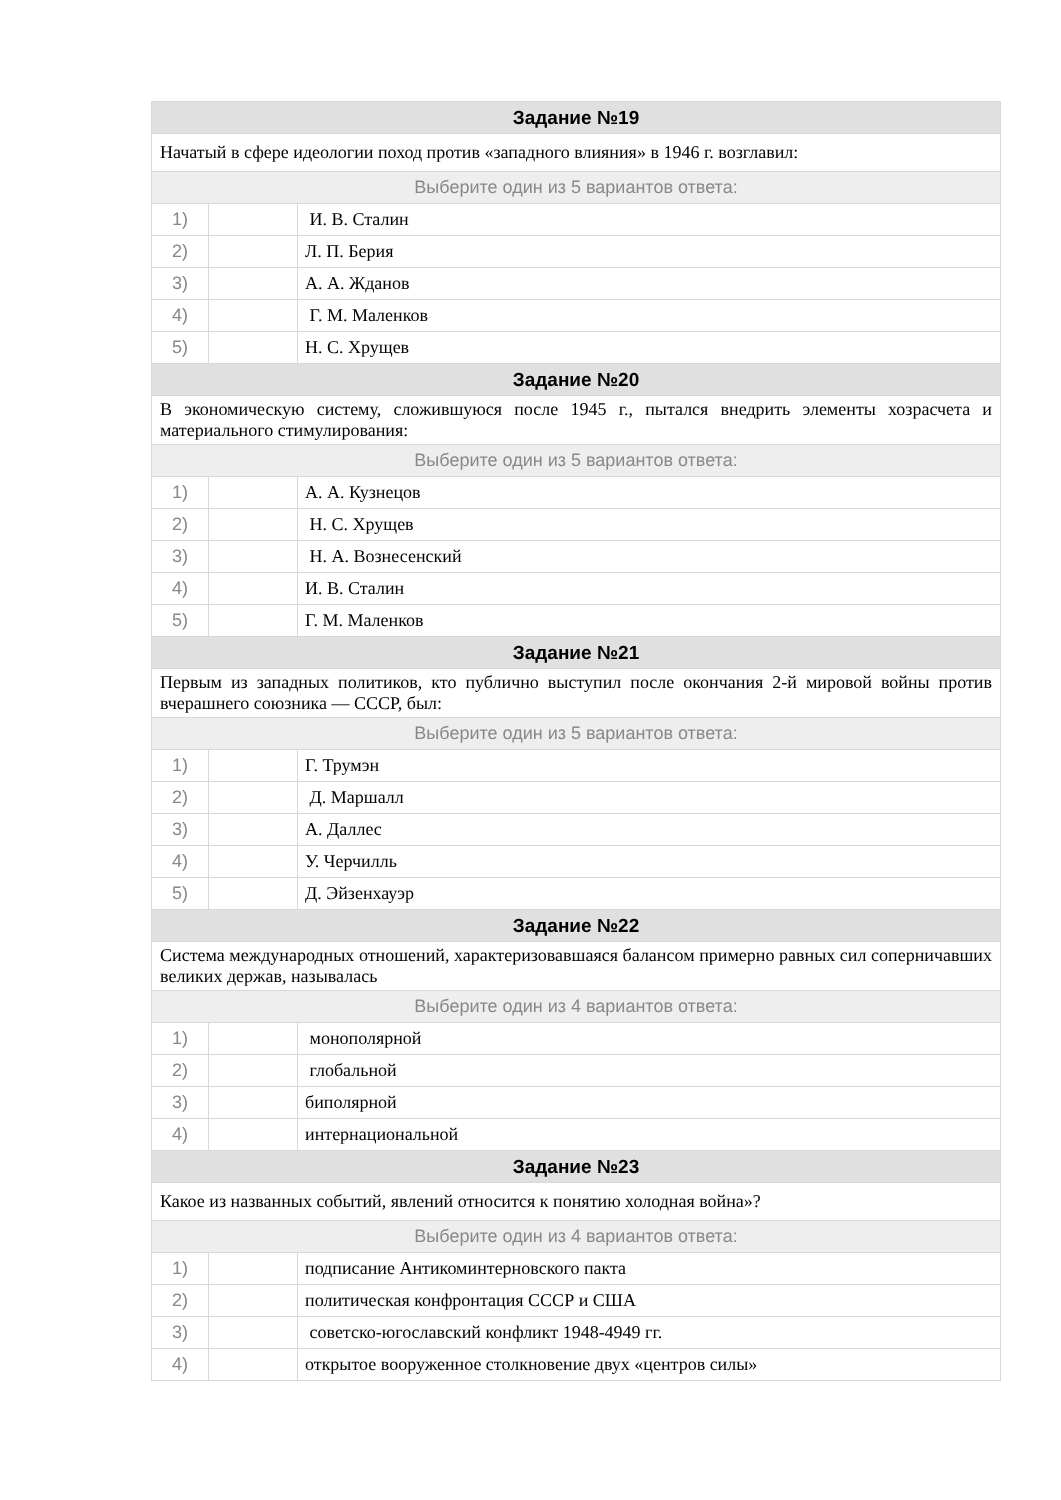| Задание №19 | | |
| --- | --- | --- |
| Начатый в сфере идеологии поход против «западного влияния» в 1946 г. возглавил: | | |
| Выберите один из 5 вариантов ответа: | | |
| 1) | | И. В. Сталин |
| 2) | | Л. П. Берия |
| 3) | | А. А. Жданов |
| 4) | | Г. М. Маленков |
| 5) | | Н. С. Хрущев |
| Задание №20 | | |
| В экономическую систему, сложившуюся после 1945 г., пытался внедрить элементы хозрасчета и материального стимулирования: | | |
| Выберите один из 5 вариантов ответа: | | |
| 1) | | А. А. Кузнецов |
| 2) | | Н. С. Хрущев |
| 3) | | Н. А. Вознесенский |
| 4) | | И. В. Сталин |
| 5) | | Г. М. Маленков |
| Задание №21 | | |
| Первым из западных политиков, кто публично выступил после окончания 2-й мировой войны против вчерашнего союзника — СССР, был: | | |
| Выберите один из 5 вариантов ответа: | | |
| 1) | | Г. Трумэн |
| 2) | | Д. Маршалл |
| 3) | | А. Даллес |
| 4) | | У. Черчилль |
| 5) | | Д. Эйзенхауэр |
| Задание №22 | | |
| Система международных отношений, характеризовавшаяся балансом примерно равных сил соперничавших великих держав, называлась | | |
| Выберите один из 4 вариантов ответа: | | |
| 1) | | монополярной |
| 2) | | глобальной |
| 3) | | биполярной |
| 4) | | интернациональной |
| Задание №23 | | |
| Какое из названных событий, явлений относится к понятию холодная война»? | | |
| Выберите один из 4 вариантов ответа: | | |
| 1) | | подписание Антикоминтерновского пакта |
| 2) | | политическая конфронтация СССР и США |
| 3) | | советско-югославский конфликт 1948-4949 гг. |
| 4) | | открытое вооруженное столкновение двух «центров силы» |